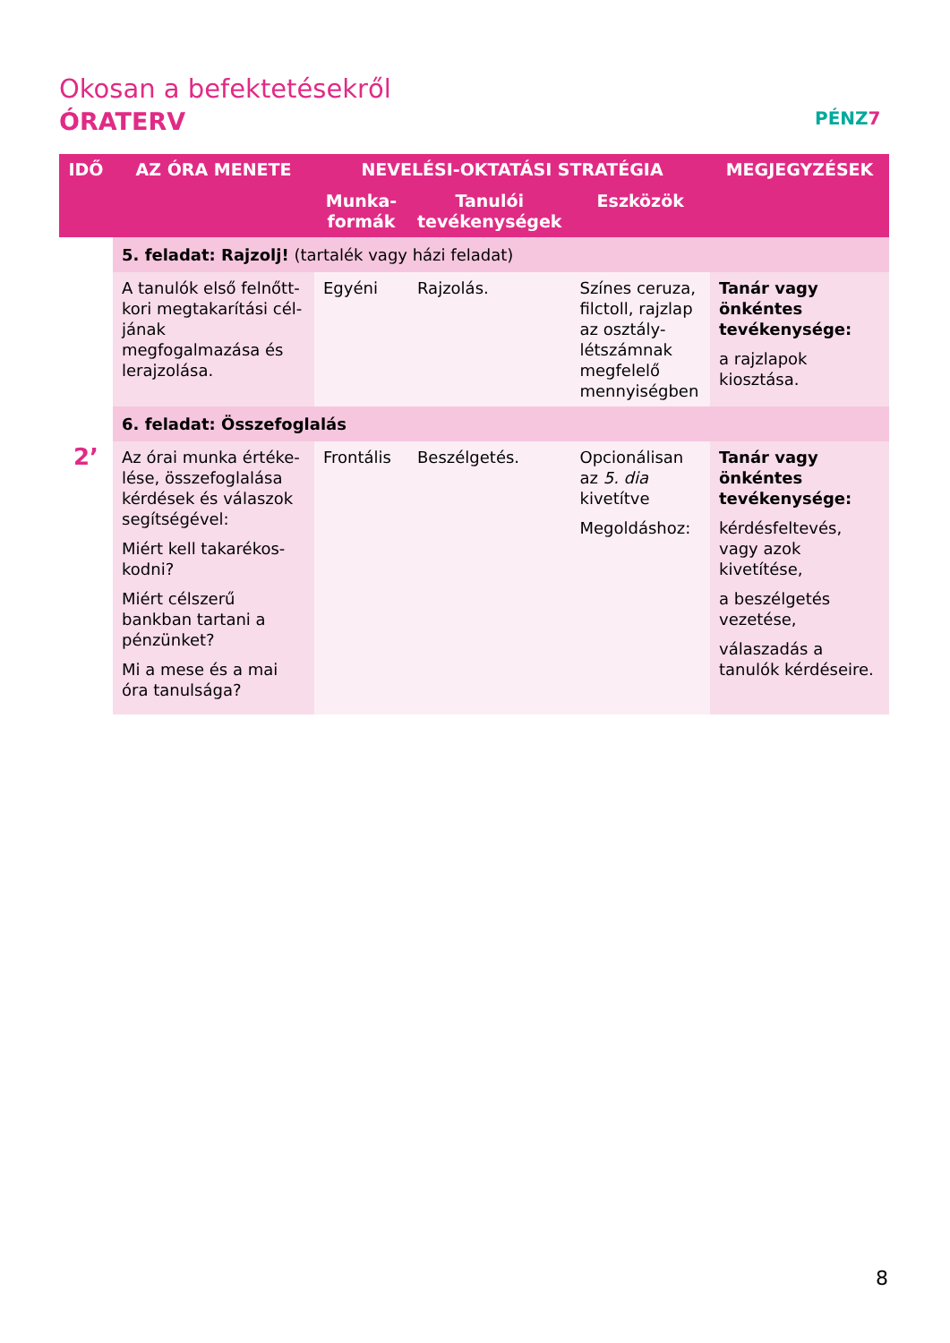Okosan a befektetésekről
ÓRATERV
PÉNZ7
| IDŐ | AZ ÓRA MENETE | NEVELÉSI-OKTATÁSI STRATÉGIA | | | MEGJEGYZÉSEK |
| --- | --- | --- | --- | --- | --- |
| | | Munka- formák | Tanulói tevékenységek | Eszközök | |
| | 5. feladat: Rajzolj! (tartalék vagy házi feladat) | | | | |
| | A tanulók első felnőtt-kori megtakarítási cél-jának megfogalmazása és lerajzolása. | Egyéni | Rajzolás. | Színes ceruza, filctoll, rajzlap az osztály-létszámnak megfelelő mennyiségben | Tanár vagy önkéntes tevékenysége: a rajzlapok kiosztása. |
| | 6. feladat: Összefoglalás | | | | |
| 2’ | Az órai munka értéke-lése, összefoglalása kérdések és válaszok segítségével: Miért kell takarékos-kodni? Miért célszerű bankban tartani a pénzünket? Mi a mese és a mai óra tanulsága? | Frontális | Beszélgetés. | Opcionálisan az 5. dia kivetítve Megoldáshoz: | Tanár vagy önkéntes tevékenysége: kérdésfeltevés, vagy azok kivetítése, a beszélgetés vezetése, válaszadás a tanulók kérdéseire. |
8